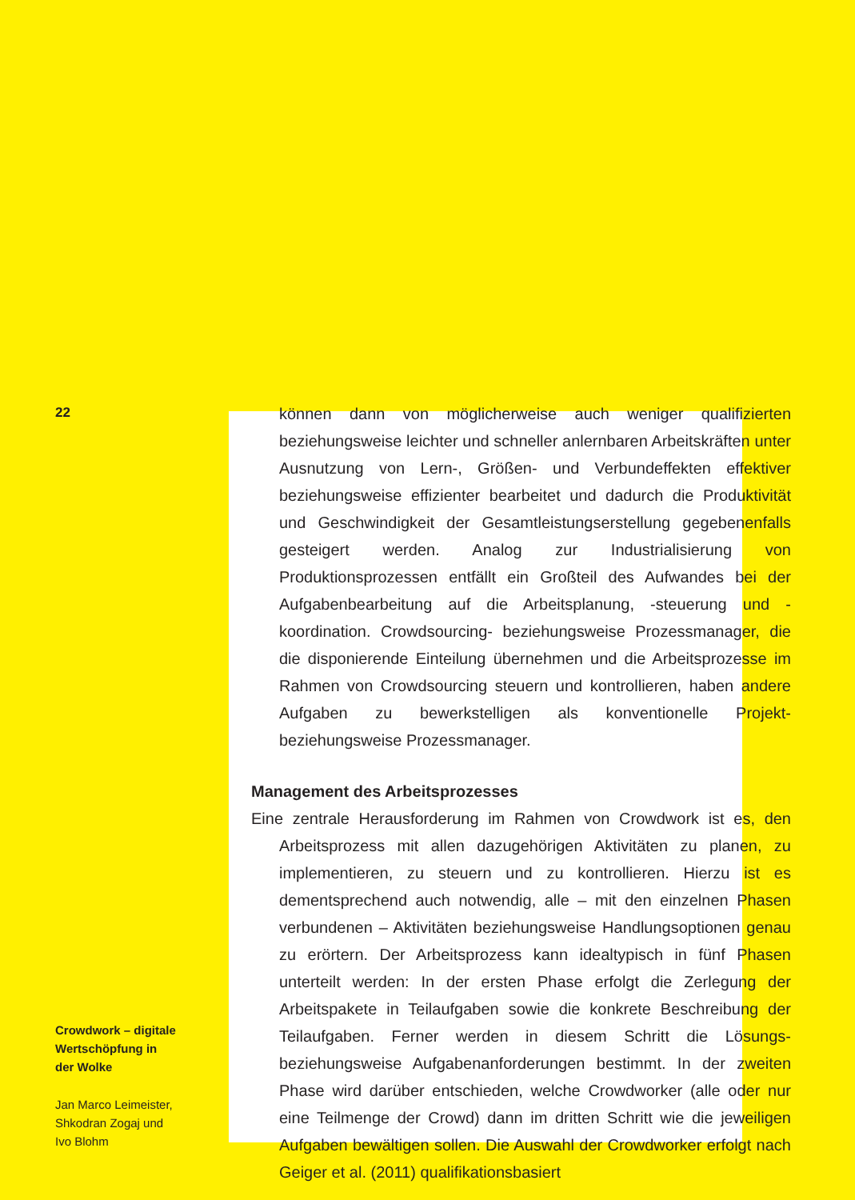22
Crowdwork – digitale
Wertschöpfung in
der Wolke
Jan Marco Leimeister,
Shkodran Zogaj und
Ivo Blohm
können dann von möglicherweise auch weniger qualifizierten beziehungsweise leichter und schneller anlernbaren Arbeitskräften unter Ausnutzung von Lern-, Größen- und Verbundeffekten effektiver beziehungsweise effizienter bearbeitet und dadurch die Produktivität und Geschwindigkeit der Gesamtleistungserstellung gegebenenfalls gesteigert werden. Analog zur Industrialisierung von Produktionsprozessen entfällt ein Großteil des Aufwandes bei der Aufgabenbearbeitung auf die Arbeitsplanung, -steuerung und -koordination. Crowdsourcing- beziehungsweise Prozessmanager, die die disponierende Einteilung übernehmen und die Arbeitsprozesse im Rahmen von Crowdsourcing steuern und kontrollieren, haben andere Aufgaben zu bewerkstelligen als konventionelle Projekt- beziehungsweise Prozessmanager.
Management des Arbeitsprozesses
Eine zentrale Herausforderung im Rahmen von Crowdwork ist es, den Arbeitsprozess mit allen dazugehörigen Aktivitäten zu planen, zu implementieren, zu steuern und zu kontrollieren. Hierzu ist es dementsprechend auch notwendig, alle – mit den einzelnen Phasen verbundenen – Aktivitäten beziehungsweise Handlungsoptionen genau zu erörtern. Der Arbeitsprozess kann idealtypisch in fünf Phasen unterteilt werden: In der ersten Phase erfolgt die Zerlegung der Arbeitspakete in Teilaufgaben sowie die konkrete Beschreibung der Teilaufgaben. Ferner werden in diesem Schritt die Lösungs- beziehungsweise Aufgabenanforderungen bestimmt. In der zweiten Phase wird darüber entschieden, welche Crowdworker (alle oder nur eine Teilmenge der Crowd) dann im dritten Schritt wie die jeweiligen Aufgaben bewältigen sollen. Die Auswahl der Crowdworker erfolgt nach Geiger et al. (2011) qualifikationsbasiert